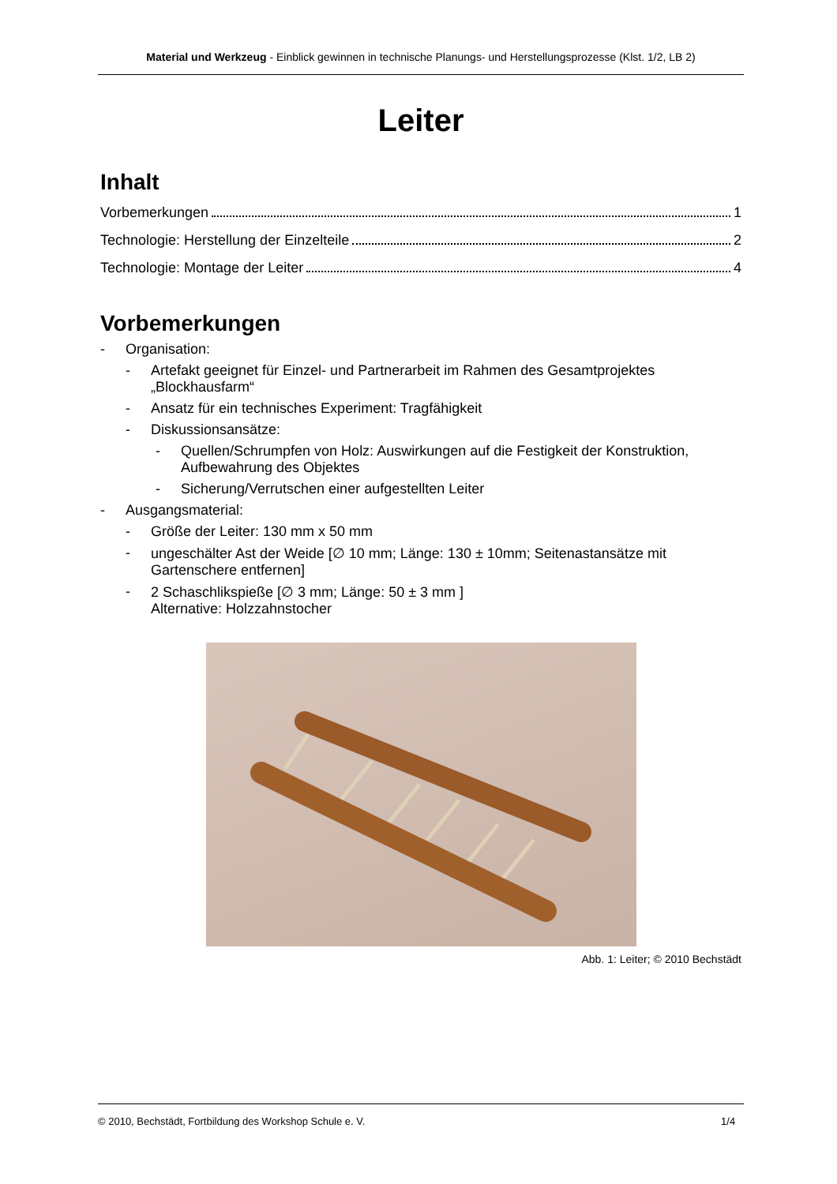Material und Werkzeug - Einblick gewinnen in technische Planungs- und Herstellungsprozesse (Klst. 1/2, LB 2)
Leiter
Inhalt
Vorbemerkungen 1
Technologie: Herstellung der Einzelteile 2
Technologie: Montage der Leiter 4
Vorbemerkungen
- Organisation:
- Artefakt geeignet für Einzel- und Partnerarbeit im Rahmen des Gesamtprojektes „Blockhausfarm“
- Ansatz für ein technisches Experiment: Tragfähigkeit
- Diskussionsansätze:
- Quellen/Schrumpfen von Holz: Auswirkungen auf die Festigkeit der Konstruktion, Aufbewahrung des Objektes
- Sicherung/Verrutschen einer aufgestellten Leiter
- Ausgangsmaterial:
- Größe der Leiter: 130 mm x 50 mm
- ungeschälter Ast der Weide [∅ 10 mm; Länge: 130 ± 10mm; Seitenastansätze mit Gartenschere entfernen]
- 2 Schaschlikspieße [∅ 3 mm; Länge: 50 ± 3 mm ]
Alternative: Holzzahnstocher
Abb. 1: Leiter; © 2010 Bechstädt
© 2010, Bechstädt, Fortbildung des Workshop Schule e. V. 1/4